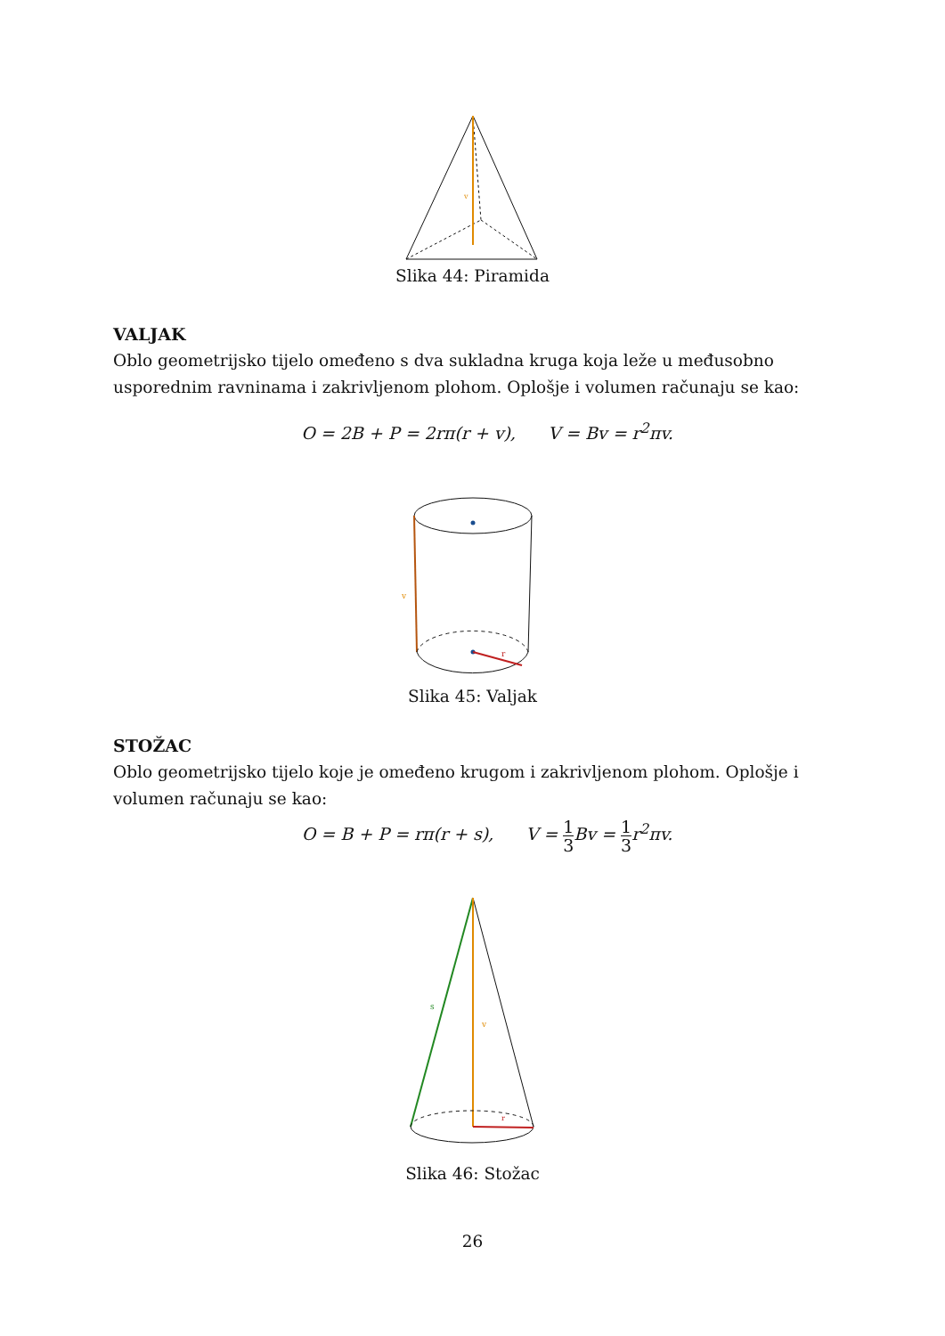v
Slika 44: Piramida
VALJAK
Oblo geometrijsko tijelo omeđeno s dva sukladna kruga koja leže u međusobno usporednim ravninama i zakrivljenom plohom. Oplošje i volumen računaju se kao:
O = 2B + P = 2rπ(r + v), V = Bv = r<sup>2</sup>πv.
v
r
Slika 45: Valjak
STOŽAC
Oblo geometrijsko tijelo koje je omeđeno krugom i zakrivljenom plohom. Oplošje i volumen računaju se kao:
O = B + P = rπ(r + s), V = 1 3 Bv = 1 3r<sup>2</sup>πv.
s
v
r
Slika 46: Stožac
26